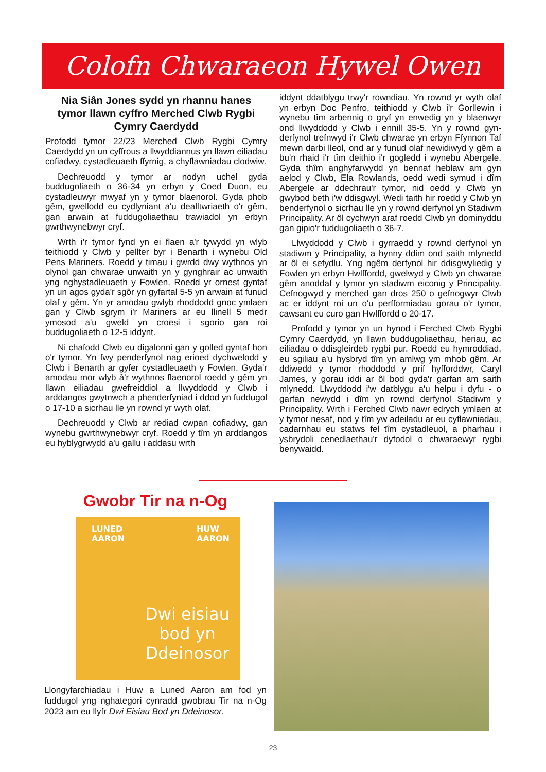Colofn Chwaraeon Hywel Owen
Nia Siân Jones sydd yn rhannu hanes tymor llawn cyffro Merched Clwb Rygbi Cymry Caerdydd
Profodd tymor 22/23 Merched Clwb Rygbi Cymry Caerdydd yn un cyffrous a llwyddiannus yn llawn eiliadau cofiadwy, cystadleuaeth ffyrnig, a chyflawniadau clodwiw.
Dechreuodd y tymor ar nodyn uchel gyda buddugoliaeth o 36-34 yn erbyn y Coed Duon, eu cystadleuwyr mwyaf yn y tymor blaenorol. Gyda phob gêm, gwellodd eu cydlyniant a'u dealltwriaeth o'r gêm, gan arwain at fuddugoliaethau trawiadol yn erbyn gwrthwynebwyr cryf.
Wrth i'r tymor fynd yn ei flaen a'r tywydd yn wlyb teithiodd y Clwb y pellter byr i Benarth i wynebu Old Pens Mariners. Roedd y timau i gwrdd dwy wythnos yn olynol gan chwarae unwaith yn y gynghrair ac unwaith yng nghystadleuaeth y Fowlen. Roedd yr ornest gyntaf yn un agos gyda'r sgôr yn gyfartal 5-5 yn arwain at funud olaf y gêm. Yn yr amodau gwlyb rhoddodd gnoc ymlaen gan y Clwb sgrym i'r Mariners ar eu llinell 5 medr ymosod a'u gweld yn croesi i sgorio gan roi buddugoliaeth o 12-5 iddynt.
Ni chafodd Clwb eu digalonni gan y golled gyntaf hon o'r tymor. Yn fwy penderfynol nag erioed dychwelodd y Clwb i Benarth ar gyfer cystadleuaeth y Fowlen. Gyda'r amodau mor wlyb â'r wythnos flaenorol roedd y gêm yn llawn eiliadau gwefreiddiol a llwyddodd y Clwb i arddangos gwytnwch a phenderfyniad i ddod yn fuddugol o 17-10 a sicrhau lle yn rownd yr wyth olaf.
Dechreuodd y Clwb ar rediad cwpan cofiadwy, gan wynebu gwrthwynebwyr cryf. Roedd y tîm yn arddangos eu hyblygrwydd a'u gallu i addasu wrth
iddynt ddatblygu trwy'r rowndiau. Yn rownd yr wyth olaf yn erbyn Doc Penfro, teithiodd y Clwb i'r Gorllewin i wynebu tîm arbennig o gryf yn enwedig yn y blaenwyr ond llwyddodd y Clwb i ennill 35-5. Yn y rownd gyn-derfynol trefnwyd i'r Clwb chwarae yn erbyn Ffynnon Taf mewn darbi lleol, ond ar y funud olaf newidiwyd y gêm a bu'n rhaid i'r tîm deithio i'r gogledd i wynebu Abergele. Gyda thîm anghyfarwydd yn bennaf heblaw am gyn aelod y Clwb, Ela Rowlands, oedd wedi symud i dîm Abergele ar ddechrau'r tymor, nid oedd y Clwb yn gwybod beth i'w ddisgwyl. Wedi taith hir roedd y Clwb yn benderfynol o sicrhau lle yn y rownd derfynol yn Stadiwm Principality. Ar ôl cychwyn araf roedd Clwb yn dominyddu gan gipio'r fuddugoliaeth o 36-7.
Llwyddodd y Clwb i gyrraedd y rownd derfynol yn stadiwm y Principality, a hynny ddim ond saith mlynedd ar ôl ei sefydlu. Yng ngêm derfynol hir ddisgwyliedig y Fowlen yn erbyn Hwlffordd, gwelwyd y Clwb yn chwarae gêm anoddaf y tymor yn stadiwm eiconig y Principality. Cefnogwyd y merched gan dros 250 o gefnogwyr Clwb ac er iddynt roi un o'u perfformiadau gorau o'r tymor, cawsant eu curo gan Hwlffordd o 20-17.
Profodd y tymor yn un hynod i Ferched Clwb Rygbi Cymry Caerdydd, yn llawn buddugoliaethau, heriau, ac eiliadau o ddisgleirdeb rygbi pur. Roedd eu hymroddiad, eu sgiliau a'u hysbryd tîm yn amlwg ym mhob gêm. Ar ddiwedd y tymor rhoddodd y prif hyfforddwr, Caryl James, y gorau iddi ar ôl bod gyda'r garfan am saith mlynedd. Llwyddodd i'w datblygu a'u helpu i dyfu - o garfan newydd i dîm yn rownd derfynol Stadiwm y Principality. Wrth i Ferched Clwb nawr edrych ymlaen at y tymor nesaf, nod y tîm yw adeiladu ar eu cyflawniadau, cadarnhau eu statws fel tîm cystadleuol, a pharhau i ysbrydoli cenedlaethau'r dyfodol o chwaraewyr rygbi benywaidd.
Gwobr Tir na n-Og
LUNED
AARON
HUW
AARON
Dwi eisiau
bod yn
Ddeinosor
Llongyfarchiadau i Huw a Luned Aaron am fod yn fuddugol yng nghategori cynradd gwobrau Tir na n-Og 2023 am eu llyfr Dwi Eisiau Bod yn Ddeinosor.
23